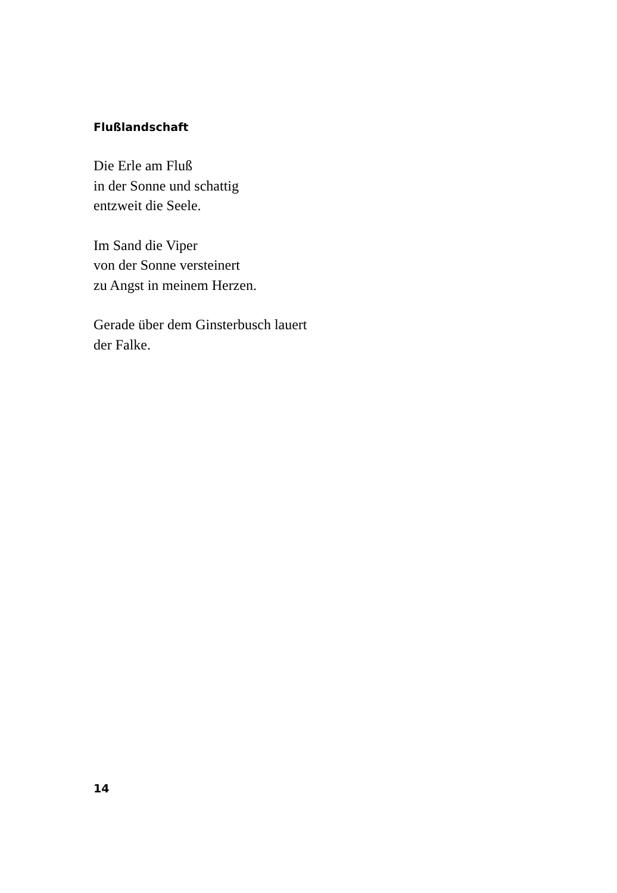Flußlandschaft
Die Erle am Fluß
in der Sonne und schattig
entzweit die Seele.
Im Sand die Viper
von der Sonne versteinert
zu Angst in meinem Herzen.
Gerade über dem Ginsterbusch lauert
der Falke.
14